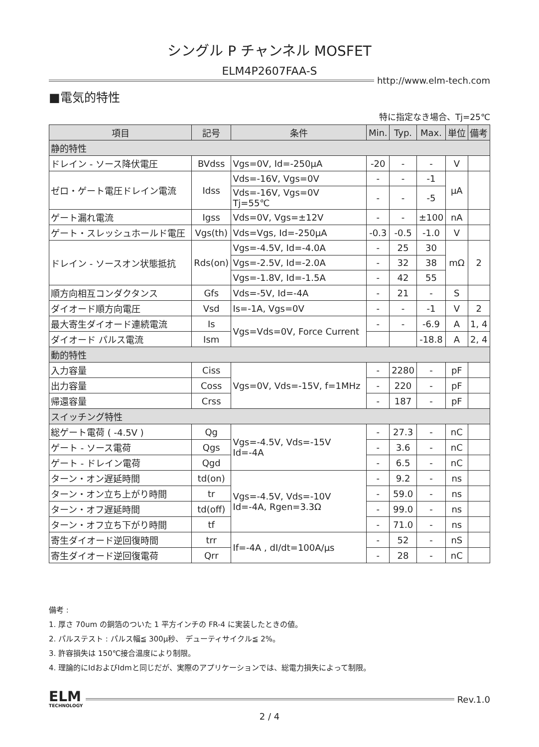シングル P チャンネル MOSFET
ELM4P2607FAA-S
http://www.elm-tech.com
■電気的特性
特に指定なき場合、Tj=25℃
| 項目 | 記号 | 条件 | Min. | Typ. | Max. | 単位 | 備考 |
| --- | --- | --- | --- | --- | --- | --- | --- |
| 静的特性 | | | | | | | |
| ドレイン - ソース降伏電圧 | BVdss | Vgs=0V, Id=-250μA | -20 | - | - | V | |
| ゼロ・ゲート電圧ドレイン電流 | Idss | Vds=-16V, Vgs=0V | - | - | -1 | μA | |
| | | Vds=-16V, Vgs=0V Tj=55℃ | - | - | -5 | | |
| ゲート漏れ電流 | Igss | Vds=0V, Vgs=±12V | - | - | ±100 | nA | |
| ゲート・スレッシュホールド電圧 | Vgs(th) | Vds=Vgs, Id=-250μA | -0.3 | -0.5 | -1.0 | V | |
| ドレイン - ソースオン状態抵抗 | Rds(on) | Vgs=-4.5V, Id=-4.0A | - | 25 | 30 | mΩ | 2 |
| | | Vgs=-2.5V, Id=-2.0A | - | 32 | 38 | | |
| | | Vgs=-1.8V, Id=-1.5A | - | 42 | 55 | | |
| 順方向相互コンダクタンス | Gfs | Vds=-5V, Id=-4A | - | 21 | - | S | |
| ダイオード順方向電圧 | Vsd | Is=-1A, Vgs=0V | - | - | -1 | V | 2 |
| 最大寄生ダイオード連続電流 | Is | Vgs=Vds=0V, Force Current | - | - | -6.9 | A | 1, 4 |
| ダイオード パルス電流 | Ism | | | | -18.8 | A | 2, 4 |
| 動的特性 | | | | | | | |
| 入力容量 | Ciss | Vgs=0V, Vds=-15V, f=1MHz | - | 2280 | - | pF | |
| 出力容量 | Coss | | - | 220 | - | pF | |
| 帰還容量 | Crss | | - | 187 | - | pF | |
| スイッチング特性 | | | | | | | |
| 総ゲート電荷 ( -4.5V ) | Qg | Vgs=-4.5V, Vds=-15V Id=-4A | - | 27.3 | - | nC | |
| ゲート - ソース電荷 | Qgs | | - | 3.6 | - | nC | |
| ゲート - ドレイン電荷 | Qgd | | - | 6.5 | - | nC | |
| ターン・オン遅延時間 | td(on) | Vgs=-4.5V, Vds=-10V Id=-4A, Rgen=3.3Ω | - | 9.2 | - | ns | |
| ターン・オン立ち上がり時間 | tr | | - | 59.0 | - | ns | |
| ターン・オフ遅延時間 | td(off) | | - | 99.0 | - | ns | |
| ターン・オフ立ち下がり時間 | tf | | - | 71.0 | - | ns | |
| 寄生ダイオード逆回復時間 | trr | If=-4A , dI/dt=100A/μs | - | 52 | - | nS | |
| 寄生ダイオード逆回復電荷 | Qrr | | - | 28 | - | nC | |
備考 :
1. 厚さ 70um の銅箔のついた 1 平方インチの FR-4 に実装したときの値。
2. パルステスト : パルス幅≦ 300μ秒、 デューティサイクル≦ 2%。
3. 許容損失は 150℃接合温度により制限。
4. 理論的にIdおよびIdmと同じだが、実際のアプリケーションでは、総電力損失によって制限。
ELM
TECHNOLOGY
Rev.1.0
2 / 4